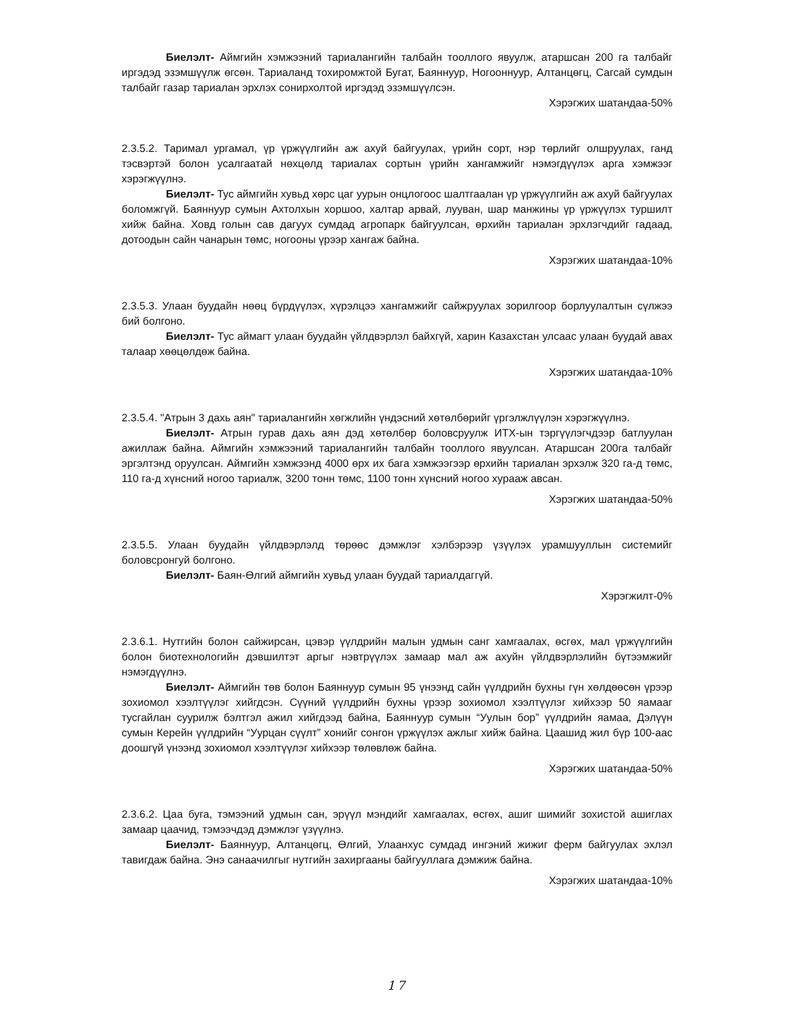Биелэлт- Аймгийн хэмжээний тариалангийн талбайн тооллого явуулж, атаршсан 200 га талбайг иргэдэд эзэмшүүлж өгсөн. Тариаланд тохиромжтой Бугат, Баяннуур, Ногооннуур, Алтанцөгц, Сагсай сумдын талбайг газар тариалан эрхлэх сонирхолтой иргэдэд эзэмшүүлсэн.
Хэрэгжих шатандаа-50%
2.3.5.2. Таримал ургамал, үр үржүүлгийн аж ахуй байгуулах, үрийн сорт, нэр төрлийг олшруулах, ганд тэсвэртэй болон усалгаатай нөхцөлд тариалах сортын үрийн хангамжийг нэмэгдүүлэх арга хэмжээг хэрэгжүүлнэ.
Биелэлт- Тус аймгийн хувьд хөрс цаг уурын онцлогоос шалтгаалан үр үржүүлгийн аж ахуй байгуулах боломжгүй. Баяннуур сумын Ахтолхын хоршоо, халтар арвай, лууван, шар манжины үр үржүүлэх туршилт хийж байна. Ховд голын сав дагуух сумдад агропарк байгуулсан, өрхийн тариалан эрхлэгчдийг гадаад, дотоодын сайн чанарын төмс, ногооны үрээр хангаж байна.
Хэрэгжих шатандаа-10%
2.3.5.3. Улаан буудайн нөөц бүрдүүлэх, хүрэлцээ хангамжийг сайжруулах зорилгоор борлуулалтын сүлжээ бий болгоно.
Биелэлт- Тус аймагт улаан буудайн үйлдвэрлэл байхгүй, харин Казахстан улсаас улаан буудай авах талаар хөөцөлдөж байна.
Хэрэгжих шатандаа-10%
2.3.5.4. "Атрын 3 дахь аян" тариалангийн хөгжлийн үндэсний хөтөлбөрийг үргэлжлүүлэн хэрэгжүүлнэ.
Биелэлт- Атрын гурав дахь аян дэд хөтөлбөр боловсруулж ИТХ-ын тэргүүлэгчдээр батлуулан ажиллаж байна. Аймгийн хэмжээний тариалангийн талбайн тооллого явуулсан. Атаршсан 200га талбайг эргэлтэнд оруулсан. Аймгийн хэмжээнд 4000 өрх их бага хэмжээгээр өрхийн тариалан эрхэлж 320 га-д төмс, 110 га-д хүнсний ногоо тариалж, 3200 тонн төмс, 1100 тонн хүнсний ногоо хураaж авсан.
Хэрэгжих шатандаа-50%
2.3.5.5. Улаан буудайн үйлдвэрлэлд төрөөс дэмжлэг хэлбэрээр үзүүлэх урамшууллын системийг боловсронгуй болгоно.
Биелэлт- Баян-Өлгий аймгийн хувьд улаан буудай тариалдаггүй.
Хэрэгжилт-0%
2.3.6.1. Нутгийн болон сайжирсан, цэвэр үүлдрийн малын удмын санг хамгаалах, өсгөх, мал үржүүлгийн болон биотехнологийн дэвшилтэт аргыг нэвтрүүлэх замаар мал аж ахуйн үйлдвэрлэлийн бүтээмжийг нэмэгдүүлнэ.
Биелэлт- Аймгийн төв болон Баяннуур сумын 95 үнээнд сайн үүлдрийн бухны гүн хөлдөөсөн үрээр зохиомол хээлтүүлэг хийгдсэн. Сүүний үүлдрийн бухны үрээр зохиомол хээлтүүлэг хийхээр 50 яамааг тусгайлан суурилж бэлтгэл ажил хийгдээд байна, Баяннуур сумын “Уулын бор” үүлдрийн яамаа, Дэлүүн сумын Керейн үүлдрийн “Уурцан сүүлт” хонийг сонгон үржүүлэх ажлыг хийж байна. Цаашид жил бүр 100-аас доошгүй үнээнд зохиомол хээлтүүлэг хийхээр төлөвлөж байна.
Хэрэгжих шатандаа-50%
2.3.6.2. Цаа буга, тэмээний удмын сан, эрүүл мэндийг хамгаалах, өсгөх, ашиг шимийг зохистой ашиглах замаар цаачид, тэмээчдэд дэмжлэг үзүүлнэ.
Биелэлт- Баяннуур, Алтанцөгц, Өлгий, Улаанхус сумдад ингэний жижиг ферм байгуулах эхлэл тавигдаж байна. Энэ санаачилгыг нутгийн захиргааны байгууллага дэмжиж байна.
Хэрэгжих шатандаа-10%
17